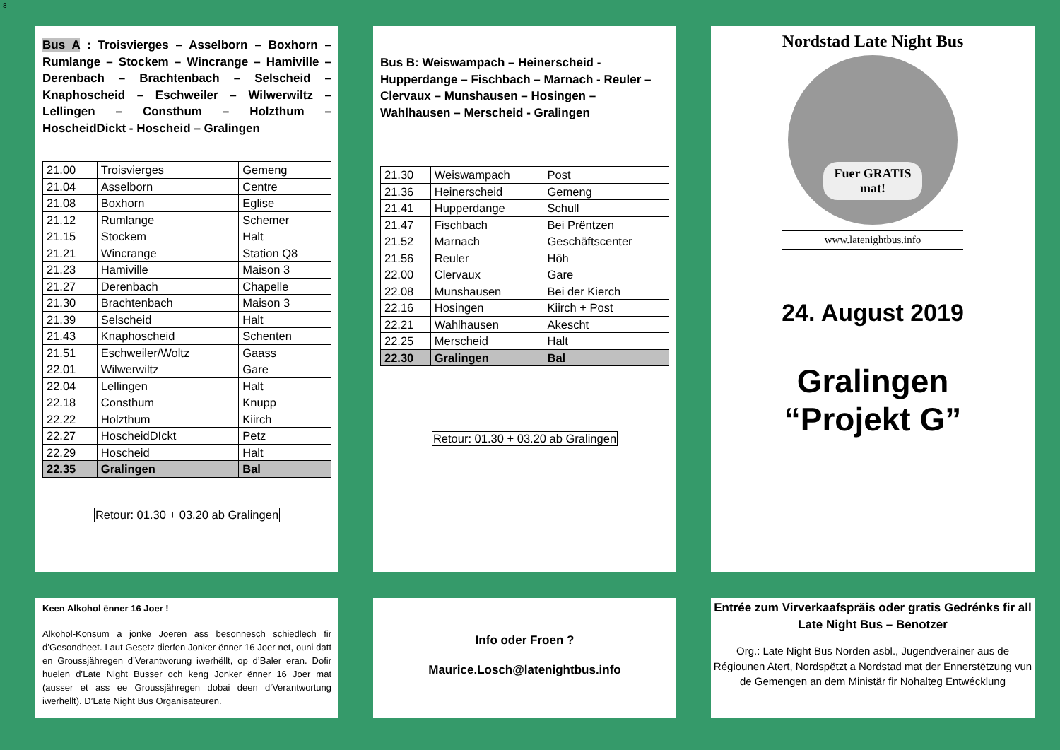8
Bus A : Troisvierges – Asselborn – Boxhorn – Rumlange – Stockem – Wincrange – Hamiville – Derenbach – Brachtenbach – Selscheid – Knaphoscheid – Eschweiler – Wilwerwiltz – Lellingen – Consthum – Holzthum – HoscheidDickt - Hoscheid – Gralingen
| 21.00 | Troisvierges | Gemeng |
| 21.04 | Asselborn | Centre |
| 21.08 | Boxhorn | Eglise |
| 21.12 | Rumlange | Schemer |
| 21.15 | Stockem | Halt |
| 21.21 | Wincrange | Station Q8 |
| 21.23 | Hamiville | Maison 3 |
| 21.27 | Derenbach | Chapelle |
| 21.30 | Brachtenbach | Maison 3 |
| 21.39 | Selscheid | Halt |
| 21.43 | Knaphoscheid | Schenten |
| 21.51 | Eschweiler/Woltz | Gaass |
| 22.01 | Wilwerwiltz | Gare |
| 22.04 | Lellingen | Halt |
| 22.18 | Consthum | Knupp |
| 22.22 | Holzthum | Kiirch |
| 22.27 | HoscheidDIckt | Petz |
| 22.29 | Hoscheid | Halt |
| 22.35 | Gralingen | Bal |
Retour: 01.30 + 03.20 ab Gralingen
Bus B: Weiswampach – Heinerscheid - Hupperdange – Fischbach – Marnach - Reuler – Clervaux – Munshausen – Hosingen – Wahlhausen – Merscheid - Gralingen
| 21.30 | Weiswampach | Post |
| 21.36 | Heinerscheid | Gemeng |
| 21.41 | Hupperdange | Schull |
| 21.47 | Fischbach | Bei Prëntzen |
| 21.52 | Marnach | Geschäftscenter |
| 21.56 | Reuler | Hôh |
| 22.00 | Clervaux | Gare |
| 22.08 | Munshausen | Bei der Kierch |
| 22.16 | Hosingen | Kiirch + Post |
| 22.21 | Wahlhausen | Akescht |
| 22.25 | Merscheid | Halt |
| 22.30 | Gralingen | Bal |
Retour: 01.30 + 03.20 ab Gralingen
Nordstad Late Night Bus
Fuer GRATIS mat!
www.latenightbus.info
24. August 2019
Gralingen
“Projekt G”
Keen Alkohol ënner 16 Joer !
Alkohol-Konsum a jonke Joeren ass besonnesch schiedlech fir d’Gesondheet. Laut Gesetz dierfen Jonker ënner 16 Joer net, ouni datt en Groussjähregen d’Verantworung iwerhëllt, op d’Baler eran. Dofir huelen d’Late Night Busser och keng Jonker ënner 16 Joer mat (ausser et ass ee Groussjähregen dobai deen d’Verantwortung iwerhellt). D’Late Night Bus Organisateuren.
Info oder Froen ?
Maurice.Losch@latenightbus.info
Entrée zum Virverkaafspräis oder gratis Gedrénks fir all Late Night Bus – Benotzer
Org.: Late Night Bus Norden asbl., Jugendverainer aus de Régiounen Atert, Nordspëtzt a Nordstad mat der Ennerstëtzung vun de Gemengen an dem Ministär fir Nohalteg Entwécklung